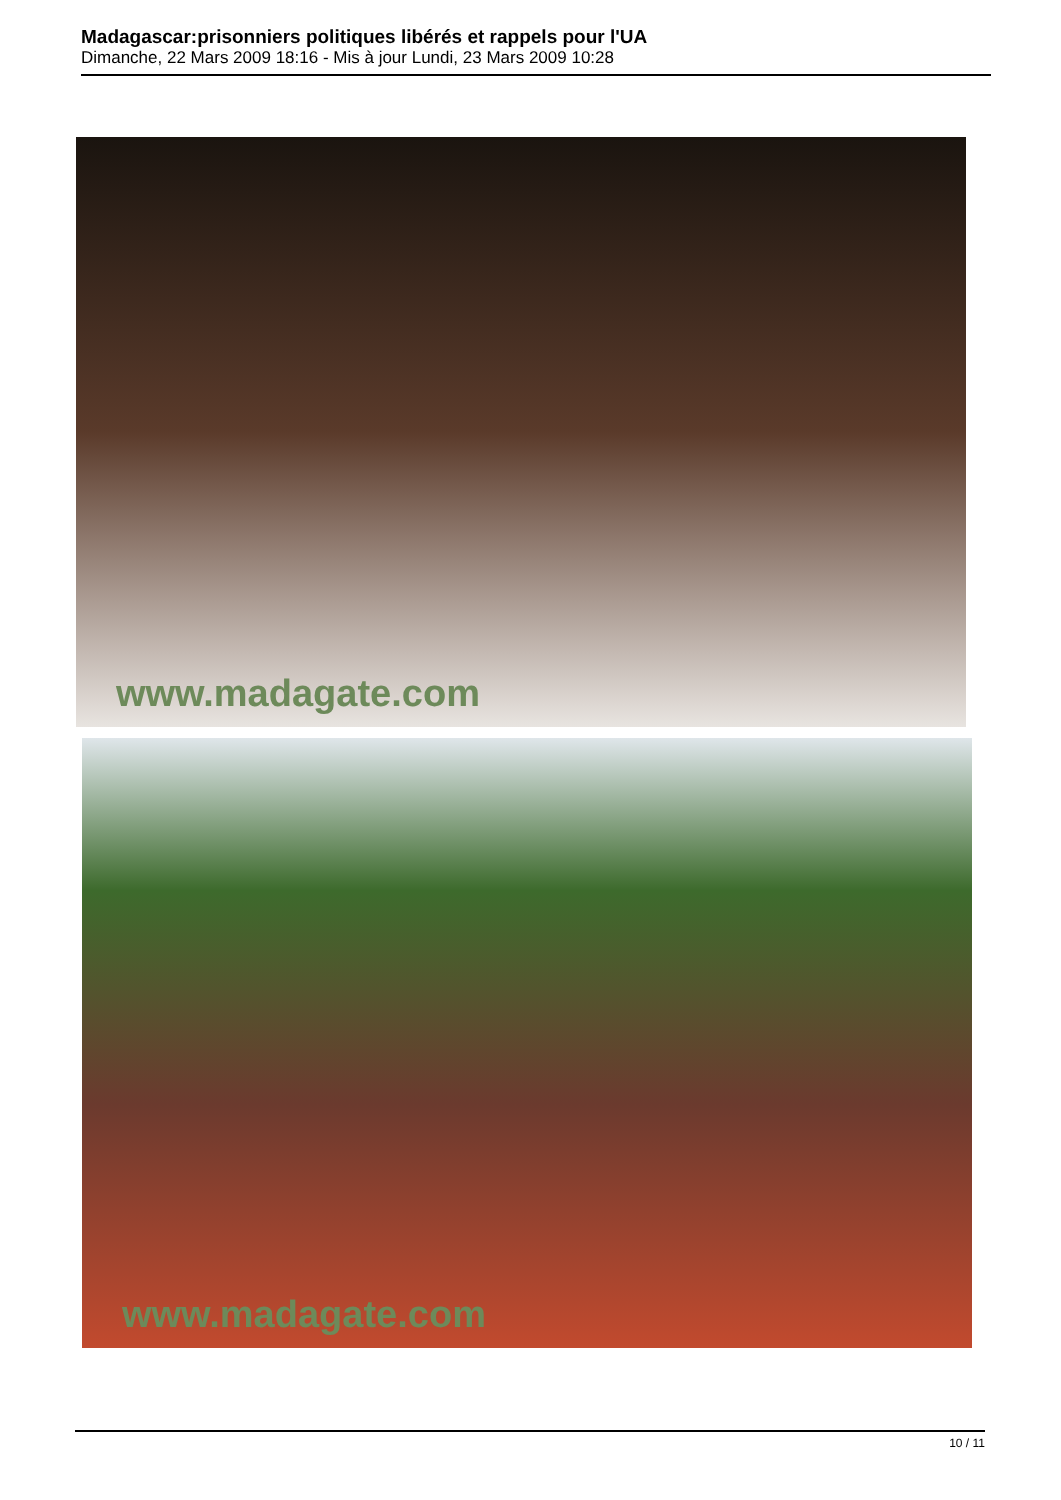Madagascar:prisonniers politiques libérés et rappels pour l'UA
Dimanche, 22 Mars 2009 18:16 - Mis à jour Lundi, 23 Mars 2009 10:28
www.madagate.com
www.madagate.com
10 / 11